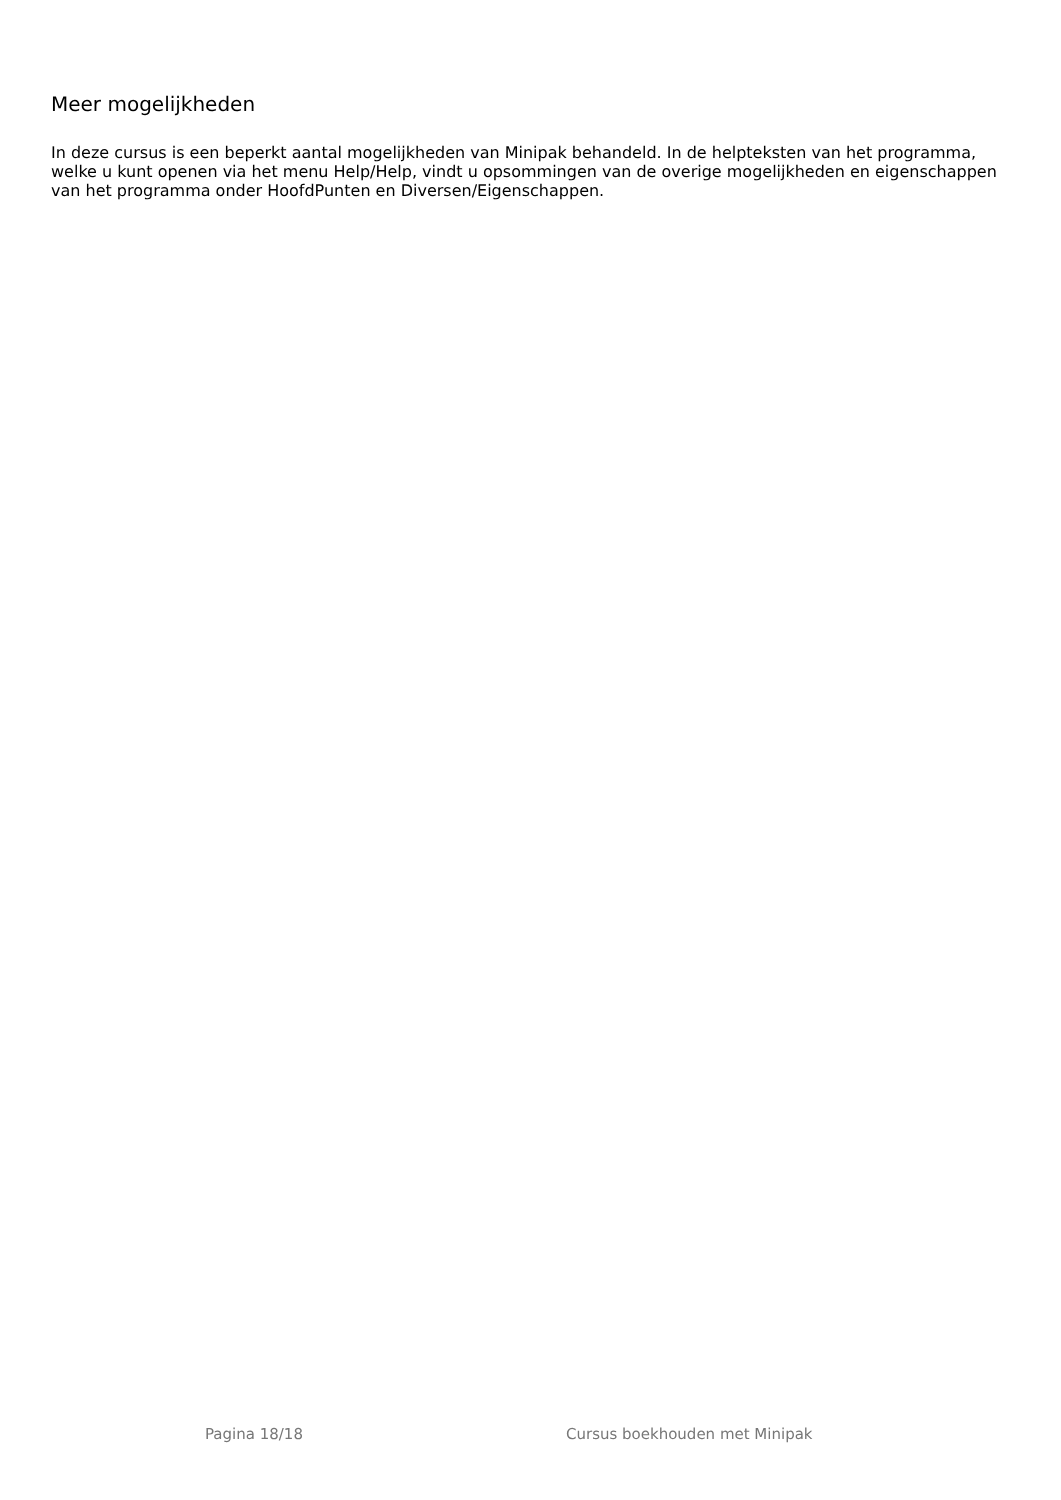Meer mogelijkheden
In deze cursus is een beperkt aantal mogelijkheden van Minipak behandeld. In de helpteksten van het programma, welke u kunt openen via het menu Help/Help, vindt u opsommingen van de overige mogelijkheden en eigenschappen van het programma onder HoofdPunten en Diversen/Eigenschappen.
Pagina 18/18 Cursus boekhouden met Minipak